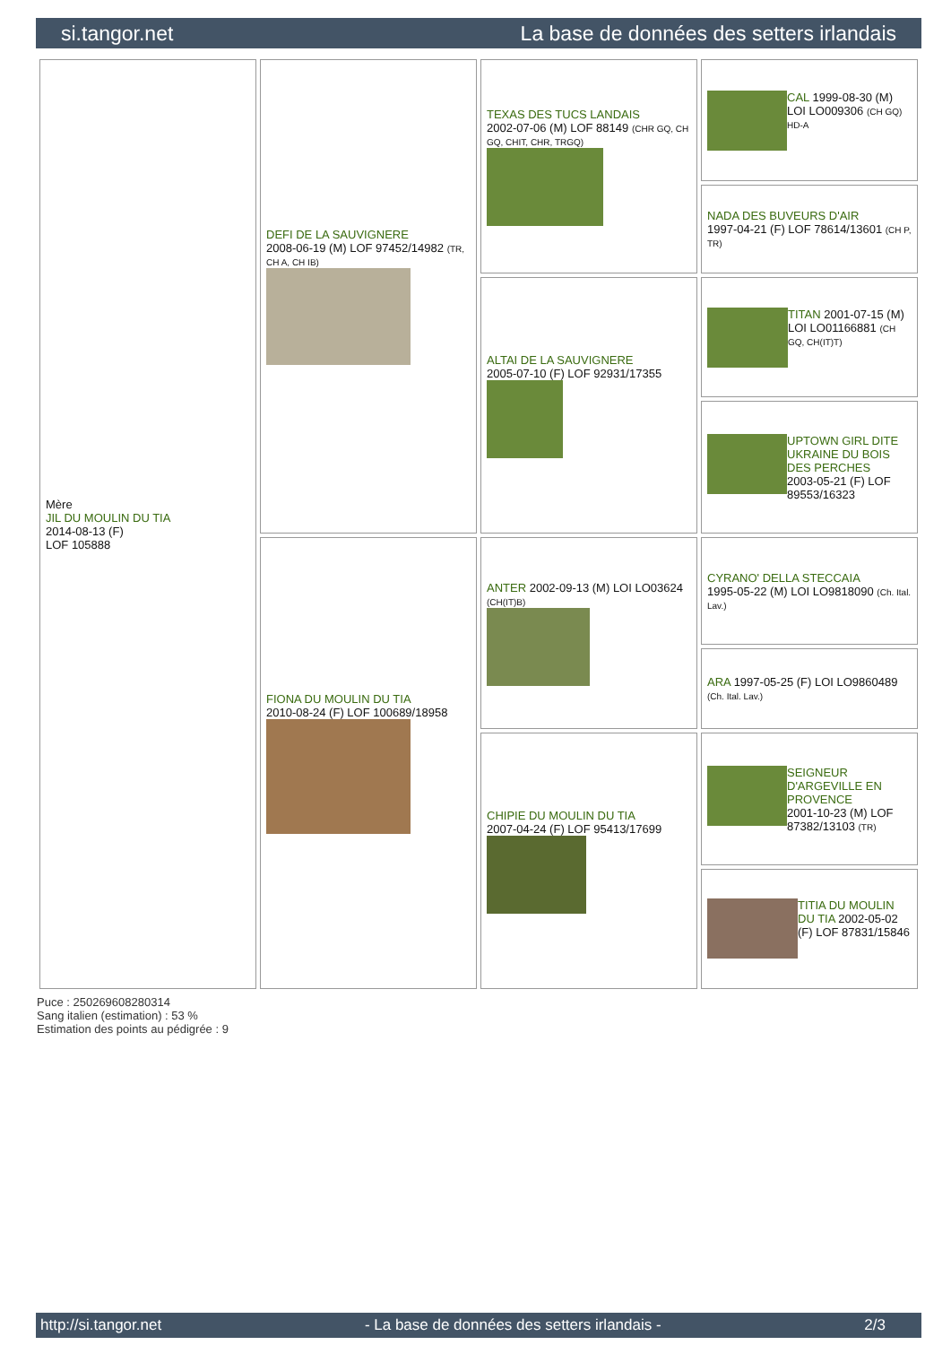si.tangor.net La base de données des setters irlandais
| Mère JIL DU MOULIN DU TIA 2014-08-13 (F) LOF 105888 | DEFI DE LA SAUVIGNERE 2008-06-19 (M) LOF 97452/14982 (TR, CH A, CH IB) | TEXAS DES TUCS LANDAIS 2002-07-06 (M) LOF 88149 (CHR GQ, CH GQ, CHIT, CHR, TRGQ) | CAL 1999-08-30 (M) LOI LO009306 (CH GQ) HD-A |
| | | | NADA DES BUVEURS D'AIR 1997-04-21 (F) LOF 78614/13601 (CH P, TR) |
| | | ALTAI DE LA SAUVIGNERE 2005-07-10 (F) LOF 92931/17355 | TITAN 2001-07-15 (M) LOI LO01166881 (CH GQ, CH(IT)T) |
| | | | UPTOWN GIRL DITE UKRAINE DU BOIS DES PERCHES 2003-05-21 (F) LOF 89553/16323 |
| | FIONA DU MOULIN DU TIA 2010-08-24 (F) LOF 100689/18958 | ANTER 2002-09-13 (M) LOI LO03624 (CH(IT)B) | CYRANO' DELLA STECCAIA 1995-05-22 (M) LOI LO9818090 (Ch. Ital. Lav.) |
| | | | ARA 1997-05-25 (F) LOI LO9860489 (Ch. Ital. Lav.) |
| | | CHIPIE DU MOULIN DU TIA 2007-04-24 (F) LOF 95413/17699 | SEIGNEUR D'ARGEVILLE EN PROVENCE 2001-10-23 (M) LOF 87382/13103 (TR) |
| | | | TITIA DU MOULIN DU TIA 2002-05-02 (F) LOF 87831/15846 |
Puce : 250269608280314
Sang italien (estimation) : 53 %
Estimation des points au pédigrée : 9
http://si.tangor.net - La base de données des setters irlandais - 2/3